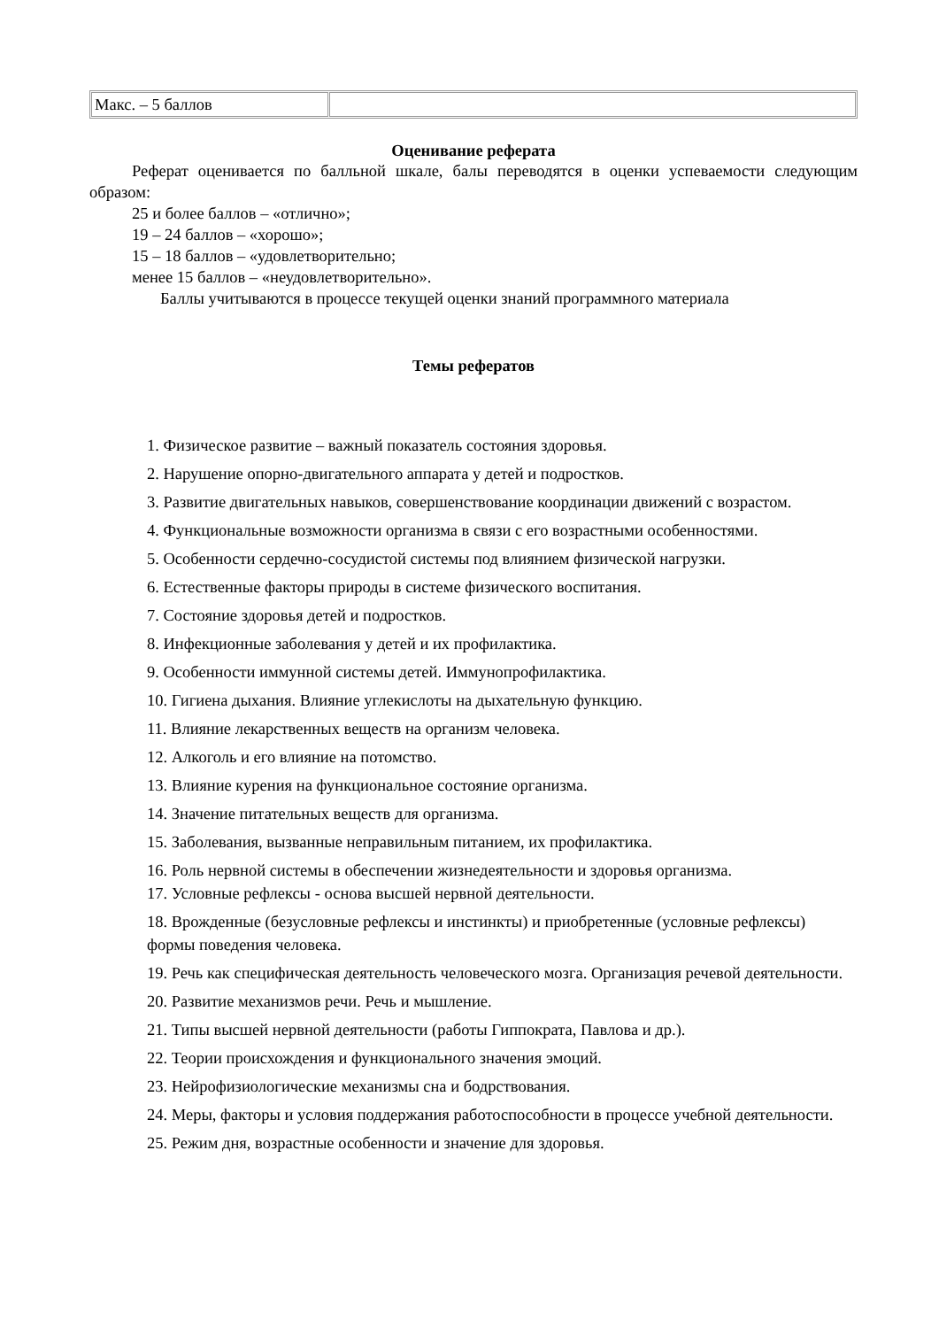| Макс. – 5 баллов | |
Оценивание реферата
Реферат оценивается по балльной шкале, балы переводятся в оценки успеваемости следующим образом:
25 и более баллов – «отлично»;
19 – 24 баллов – «хорошо»;
15 – 18 баллов – «удовлетворительно;
менее 15 баллов – «неудовлетворительно».
Баллы учитываются в процессе текущей оценки знаний программного материала
Темы рефератов
1. Физическое развитие – важный показатель состояния здоровья.
2. Нарушение опорно-двигательного аппарата у детей и подростков.
3. Развитие двигательных навыков, совершенствование координации движений с возрастом.
4. Функциональные возможности организма в связи с его возрастными особенностями.
5. Особенности сердечно-сосудистой системы под влиянием физической нагрузки.
6. Естественные факторы природы в системе физического воспитания.
7. Состояние здоровья детей и подростков.
8. Инфекционные заболевания у детей и их профилактика.
9. Особенности иммунной системы детей. Иммунопрофилактика.
10. Гигиена дыхания. Влияние углекислоты на дыхательную функцию.
11. Влияние лекарственных веществ на организм человека.
12. Алкоголь и его влияние на потомство.
13. Влияние курения на функциональное состояние организма.
14. Значение питательных веществ для организма.
15. Заболевания, вызванные неправильным питанием, их профилактика.
16. Роль нервной системы в обеспечении жизнедеятельности и здоровья организма.
17. Условные рефлексы - основа высшей нервной деятельности.
18. Врожденные (безусловные рефлексы и инстинкты) и приобретенные (условные рефлексы) формы поведения человека.
19. Речь как специфическая деятельность человеческого мозга. Организация речевой деятельности.
20. Развитие механизмов речи. Речь и мышление.
21. Типы высшей нервной деятельности (работы Гиппократа, Павлова и др.).
22. Теории происхождения и функционального значения эмоций.
23. Нейрофизиологические механизмы сна и бодрствования.
24. Меры, факторы и условия поддержания работоспособности в процессе учебной деятельности.
25. Режим дня, возрастные особенности и значение для здоровья.